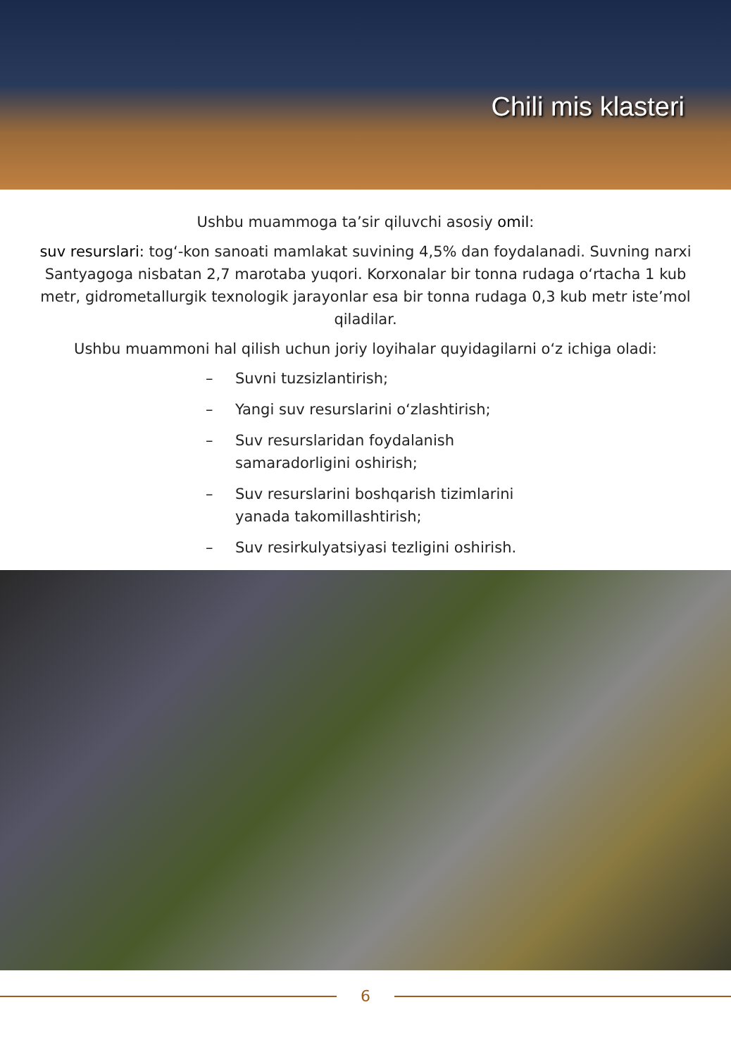Chili mis klasteri
Ushbu muammoga ta’sir qiluvchi asosiy omil:
suv resurslari: tog‘-kon sanoati mamlakat suvining 4,5% dan foydalanadi. Suvning narxi Santyagoga nisbatan 2,7 marotaba yuqori. Korxonalar bir tonna rudaga o‘rtacha 1 kub metr, gidrometallurgik texnologik jarayonlar esa bir tonna rudaga 0,3 kub metr iste’mol qiladilar.
Ushbu muammoni hal qilish uchun joriy loyihalar quyidagilarni o‘z ichiga oladi:
– Suvni tuzsizlantirish;
– Yangi suv resurslarini o‘zlashtirish;
– Suv resurslaridan foydalanish samaradorligini oshirish;
– Suv resurslarini boshqarish tizimlarini yanada takomillashtirish;
– Suv resirkulyatsiyasi tezligini oshirish.
6